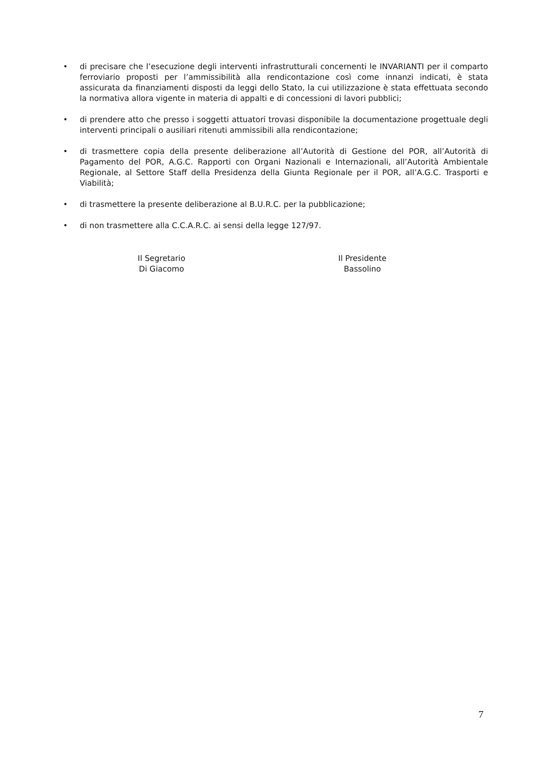• di precisare che l’esecuzione degli interventi infrastrutturali concernenti le INVARIANTI per il comparto ferroviario proposti per l’ammissibilità alla rendicontazione così come innanzi indicati, è stata assicurata da finanziamenti disposti da leggi dello Stato, la cui utilizzazione è stata effettuata secondo la normativa allora vigente in materia di appalti e di concessioni di lavori pubblici;
• di prendere atto che presso i soggetti attuatori trovasi disponibile la documentazione progettuale degli interventi principali o ausiliari ritenuti ammissibili alla rendicontazione;
• di trasmettere copia della presente deliberazione all’Autorità di Gestione del POR, all’Autorità di Pagamento del POR, A.G.C. Rapporti con Organi Nazionali e Internazionali, all’Autorità Ambientale Regionale, al Settore Staff della Presidenza della Giunta Regionale per il POR, all’A.G.C. Trasporti e Viabilità;
• di trasmettere la presente deliberazione al B.U.R.C. per la pubblicazione;
• di non trasmettere alla C.C.A.R.C. ai sensi della legge 127/97.
Il Segretario
Di Giacomo
Il Presidente
Bassolino
7